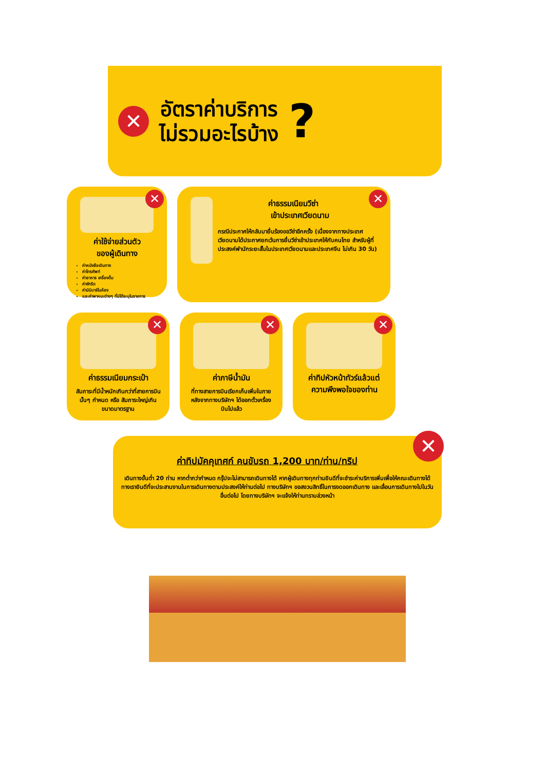✕
อัตราค่าบริการ
ไม่รวมอะไรบ้าง
?
✕
ค่าใช้จ่ายส่วนตัว
ของผู้เดินทาง
ค่าหนังสือเดินทาง
ค่าโทรศัพท์
ค่าอาหาร เครื่องดื่ม
ค่าซักรีด
ค่ามินิบาร์ในห้อง
และค่าพาหนะต่างๆ ที่มิได้ระบุในรายการ
✕
ค่าธรรมเนียมวีซ่า
เข้าประเทศเวียดนาม
กรณีประกาศให้กลับมายื่นร้องขอวีซ่าอีกครั้ง (เนื่องจากทางประเทศเวียดนามได้ประกาศยกเว้นการยื่นวีซ่าเข้าประเทศให้กับคนไทย สำหรับผู้ที่ประสงค์พำนักระยะสั้นในประเทศเวียดนามและประเทศจีน ไม่เกิน 30 วัน)
✕
ค่าธรรมเนียมกระเป๋า
สัมภาระที่มีน้ำหนักเกินกว่าที่สายการบินนั้นๆ กำหนด หรือ สัมภาระใหญ่เกินขนาดมาตรฐาน
✕
ค่าภาษีน้ำมัน
ที่ทางสายการบินเรียกเก็บเพิ่มในภายหลังจากทางบริษัทฯ ได้ออกตั๋วเครื่องบินไปแล้ว
✕
ค่าทิปหัวหน้าทัวร์แล้วแต่ความพึงพอใจของท่าน
✕
ค่าทิปมัคคุเทศก์ คนขับรถ 1,200 บาท/ท่าน/ทริป
เดินทางขั้นต่ำ 20 ท่าน หากต่ำกว่ากำหนด กรุ๊ปจะไม่สามารถเดินทางได้ หากผู้เดินทางทุกท่านยินดีที่จะชำระค่าบริการเพิ่มเพื่อให้คณะเดินทางได้ ทางเรายินดีที่จะประสานงานในการเดินทางตามประสงค์ให้ท่านต่อไป ทางบริษัทฯ ขอสงวนสิทธิ์ในการงดออกเดินทาง และเลื่อนการเดินทางไปในวันอื่นต่อไป โดยทางบริษัทฯ จะแจ้งให้ท่านทราบล่วงหน้า